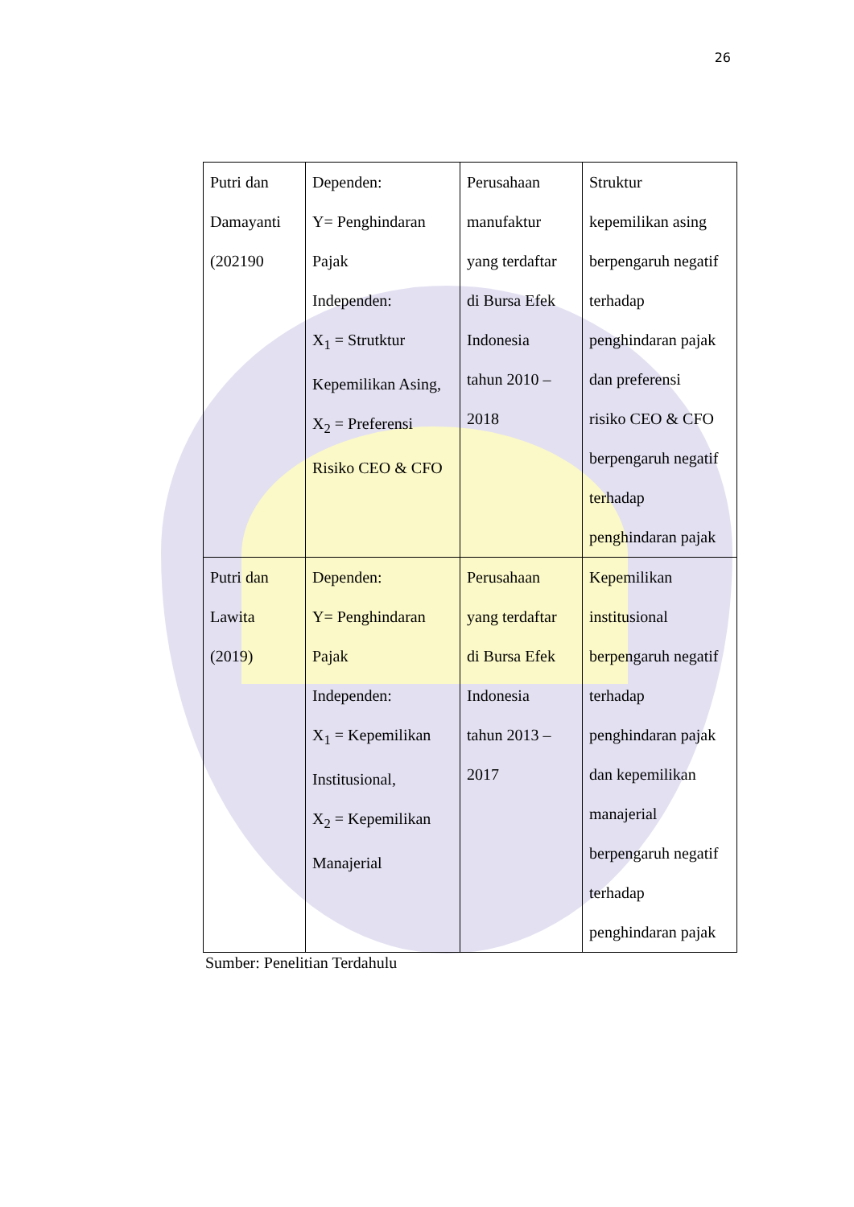26
| Putri dan Damayanti (202190 | Dependen: Y= Penghindaran Pajak Independen: X<sub>1</sub> = Strutktur Kepemilikan Asing, X<sub>2</sub> = Preferensi Risiko CEO & CFO | Perusahaan manufaktur yang terdaftar di Bursa Efek Indonesia tahun 2010 – 2018 | Struktur kepemilikan asing berpengaruh negatif terhadap penghindaran pajak dan preferensi risiko CEO & CFO berpengaruh negatif terhadap penghindaran pajak |
| Putri dan Lawita (2019) | Dependen: Y= Penghindaran Pajak Independen: X<sub>1</sub> = Kepemilikan Institusional, X<sub>2</sub> = Kepemilikan Manajerial | Perusahaan yang terdaftar di Bursa Efek Indonesia tahun 2013 – 2017 | Kepemilikan institusional berpengaruh negatif terhadap penghindaran pajak dan kepemilikan manajerial berpengaruh negatif terhadap penghindaran pajak |
Sumber: Penelitian Terdahulu